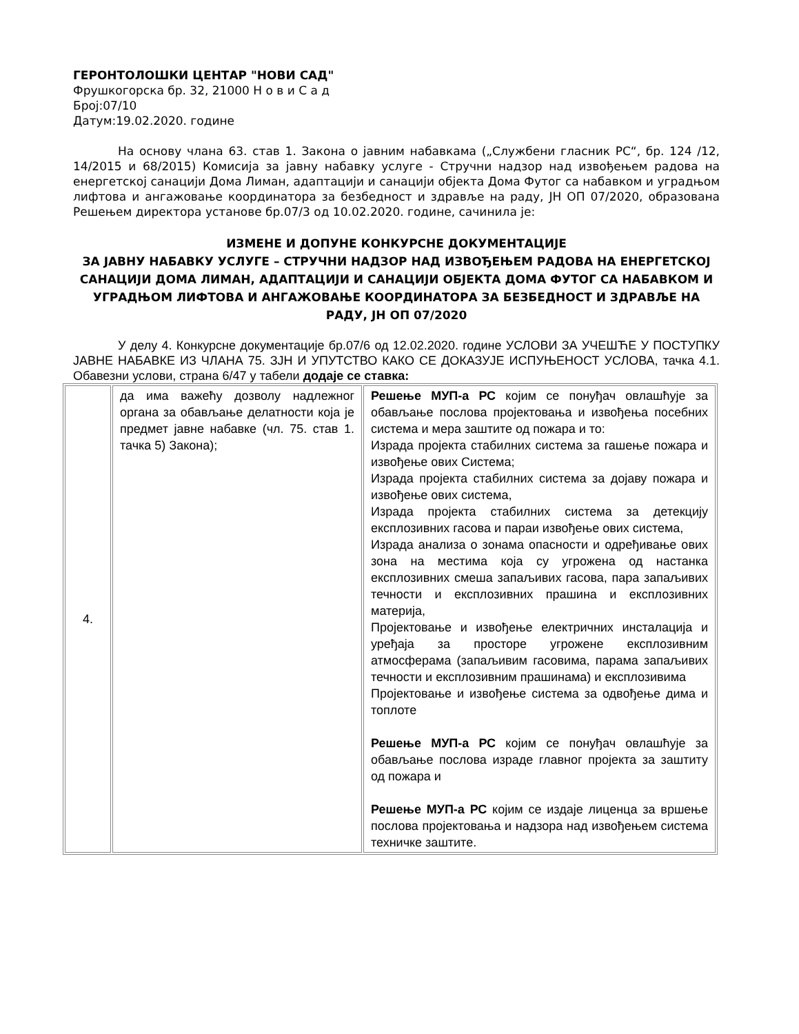ГЕРОНТОЛОШКИ ЦЕНТАР "НОВИ САД"
Фрушкогорска бр. 32, 21000 Н о в и С а д
Број:07/10
Датум:19.02.2020. године
На основу члана 63. став 1. Закона о јавним набавкама („Службени гласник РС“, бр. 124 /12, 14/2015 и 68/2015) Комисија за јавну набавку услуге - Стручни надзор над извођењем радова на енергетској санацији Дома Лиман, адаптацији и санацији објекта Дома Футог са набавком и уградњом лифтова и ангажовање координатора за безбедност и здравље на раду, ЈН ОП 07/2020, образована Решењем директора установе бр.07/3 од 10.02.2020. године, сачинила је:
ИЗМЕНЕ И ДОПУНЕ КОНКУРСНЕ ДОКУМЕНТАЦИЈЕ
ЗА ЈАВНУ НАБАВКУ УСЛУГЕ – СТРУЧНИ НАДЗОР НАД ИЗВОЂЕЊЕМ РАДОВА НА ЕНЕРГЕТСКОЈ САНАЦИЈИ ДОМА ЛИМАН, АДАПТАЦИЈИ И САНАЦИЈИ ОБЈЕКТА ДОМА ФУТОГ СА НАБАВКОМ И УГРАДЊОМ ЛИФТОВА И АНГАЖОВАЊЕ КООРДИНАТОРА ЗА БЕЗБЕДНОСТ И ЗДРАВЉЕ НА РАДУ, ЈН ОП 07/2020
У делу 4. Конкурсне документације бр.07/6 од 12.02.2020. године УСЛОВИ ЗА УЧЕШЋЕ У ПОСТУПКУ ЈАВНЕ НАБАВКЕ ИЗ ЧЛАНА 75. ЗЈН И УПУТСТВО КАКО СЕ ДОКАЗУЈЕ ИСПУЊЕНОСТ УСЛОВА, тачка 4.1. Обавезни услови, страна 6/47 у табели додаје се ставка:
| 4. | да има важећу дозволу надлежног органа за обављање делатности која је предмет јавне набавке (чл. 75. став 1. тачка 5) Закона); | Решење МУП-а РС којим се понуђач овлашћује за обављање послова пројектовања и извођења посебних система и мера заштите од пожара и то: Израда пројекта стабилних система за гашење пожара и извођење ових Система; Израда пројекта стабилних система за дојаву пожара и извођење ових система, Израда пројекта стабилних система за детекцију експлозивних гасова и параи извођење ових система, Израда анализа о зонама опасности и одређивање ових зона на местима која су угрожена од настанка експлозивних смеша запаљивих гасова, пара запаљивих течности и експлозивних прашина и експлозивних материја, Пројектовање и извођење електричних инсталација и уређаја за просторе угрожене експлозивним атмосферама (запаљивим гасовима, парама запаљивих течности и експлозивним прашинама) и експлозивима Пројектовање и извођење система за одвођење дима и топлоте Решење МУП-а РС којим се понуђач овлашћује за обављање послова израде главног пројекта за заштиту од пожара и Решење МУП-а РС којим се издаје лиценца за вршење послова пројектовања и надзора над извођењем система техничке заштите. |